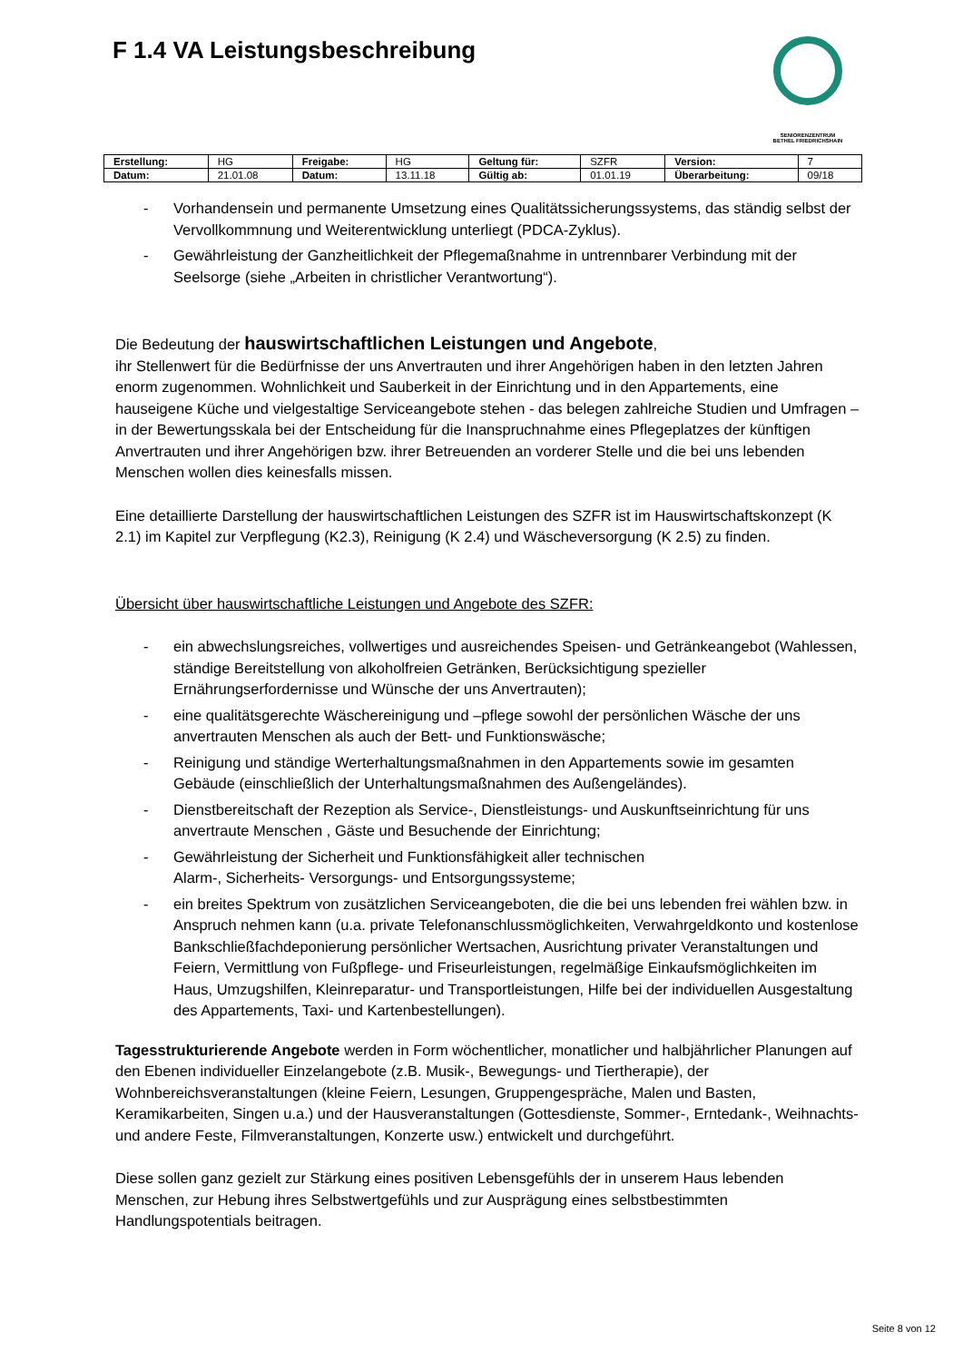F 1.4 VA Leistungsbeschreibung
SENIORENZENTRUM
BETHEL FRIEDRICHSHAIN
| Erstellung: | HG | Freigabe: | HG | Geltung für: | SZFR | Version: | 7 |
| Datum: | 21.01.08 | Datum: | 13.11.18 | Gültig ab: | 01.01.19 | Überarbeitung: | 09/18 |
- Vorhandensein und permanente Umsetzung eines Qualitätssicherungssystems, das ständig selbst der Vervollkommnung und Weiterentwicklung unterliegt (PDCA-Zyklus).
- Gewährleistung der Ganzheitlichkeit der Pflegemaßnahme in untrennbarer Verbindung mit der Seelsorge (siehe „Arbeiten in christlicher Verantwortung“).
Die Bedeutung der hauswirtschaftlichen Leistungen und Angebote,
ihr Stellenwert für die Bedürfnisse der uns Anvertrauten und ihrer Angehörigen haben in den letzten Jahren enorm zugenommen. Wohnlichkeit und Sauberkeit in der Einrichtung und in den Appartements, eine hauseigene Küche und vielgestaltige Serviceangebote stehen - das belegen zahlreiche Studien und Umfragen – in der Bewertungsskala bei der Entscheidung für die Inanspruchnahme eines Pflegeplatzes der künftigen Anvertrauten und ihrer Angehörigen bzw. ihrer Betreuenden an vorderer Stelle und die bei uns lebenden Menschen wollen dies keinesfalls missen.
Eine detaillierte Darstellung der hauswirtschaftlichen Leistungen des SZFR ist im Hauswirtschaftskonzept (K 2.1) im Kapitel zur Verpflegung (K2.3), Reinigung (K 2.4) und Wäscheversorgung (K 2.5) zu finden.
Übersicht über hauswirtschaftliche Leistungen und Angebote des SZFR:
- ein abwechslungsreiches, vollwertiges und ausreichendes Speisen- und Getränkeangebot (Wahlessen, ständige Bereitstellung von alkoholfreien Getränken, Berücksichtigung spezieller Ernährungserfordernisse und Wünsche der uns Anvertrauten);
- eine qualitätsgerechte Wäschereinigung und –pflege sowohl der persönlichen Wäsche der uns anvertrauten Menschen als auch der Bett- und Funktionswäsche;
- Reinigung und ständige Werterhaltungsmaßnahmen in den Appartements sowie im gesamten Gebäude (einschließlich der Unterhaltungsmaßnahmen des Außengeländes).
- Dienstbereitschaft der Rezeption als Service-, Dienstleistungs- und Auskunftseinrichtung für uns anvertraute Menschen , Gäste und Besuchende der Einrichtung;
- Gewährleistung der Sicherheit und Funktionsfähigkeit aller technischen
Alarm-, Sicherheits- Versorgungs- und Entsorgungssysteme;
- ein breites Spektrum von zusätzlichen Serviceangeboten, die die bei uns lebenden frei wählen bzw. in Anspruch nehmen kann (u.a. private Telefonanschlussmöglichkeiten, Verwahrgeldkonto und kostenlose Bankschließfachdeponierung persönlicher Wertsachen, Ausrichtung privater Veranstaltungen und Feiern, Vermittlung von Fußpflege- und Friseurleistungen, regelmäßige Einkaufsmöglichkeiten im Haus, Umzugshilfen, Kleinreparatur- und Transportleistungen, Hilfe bei der individuellen Ausgestaltung des Appartements, Taxi- und Kartenbestellungen).
Tagesstrukturierende Angebote werden in Form wöchentlicher, monatlicher und halbjährlicher Planungen auf den Ebenen individueller Einzelangebote (z.B. Musik-, Bewegungs- und Tiertherapie), der Wohnbereichsveranstaltungen (kleine Feiern, Lesungen, Gruppengespräche, Malen und Basten, Keramikarbeiten, Singen u.a.) und der Hausveranstaltungen (Gottesdienste, Sommer-, Erntedank-, Weihnachts- und andere Feste, Filmveranstaltungen, Konzerte usw.) entwickelt und durchgeführt.
Diese sollen ganz gezielt zur Stärkung eines positiven Lebensgefühls der in unserem Haus lebenden Menschen, zur Hebung ihres Selbstwertgefühls und zur Ausprägung eines selbstbestimmten Handlungspotentials beitragen.
Seite 8 von 12